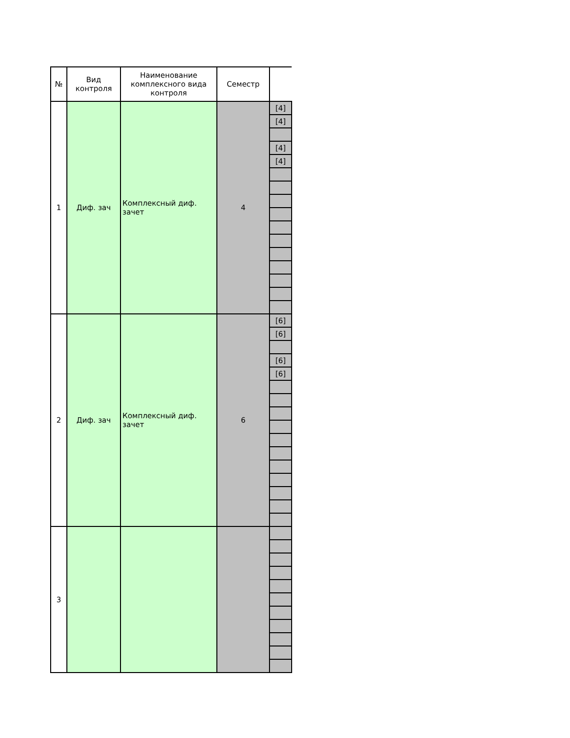| № | Вид контроля | Наименование комплексного вида контроля | Семестр | |
| --- | --- | --- | --- | --- |
| 1 | Диф. зач | Комплексный диф. зачет | 4 | [4] |
| | | | | [4] |
| | | | | [4] |
| | | | | [4] |
| 2 | Диф. зач | Комплексный диф. зачет | 6 | [6] |
| | | | | [6] |
| | | | | [6] |
| | | | | [6] |
| 3 | | | | |